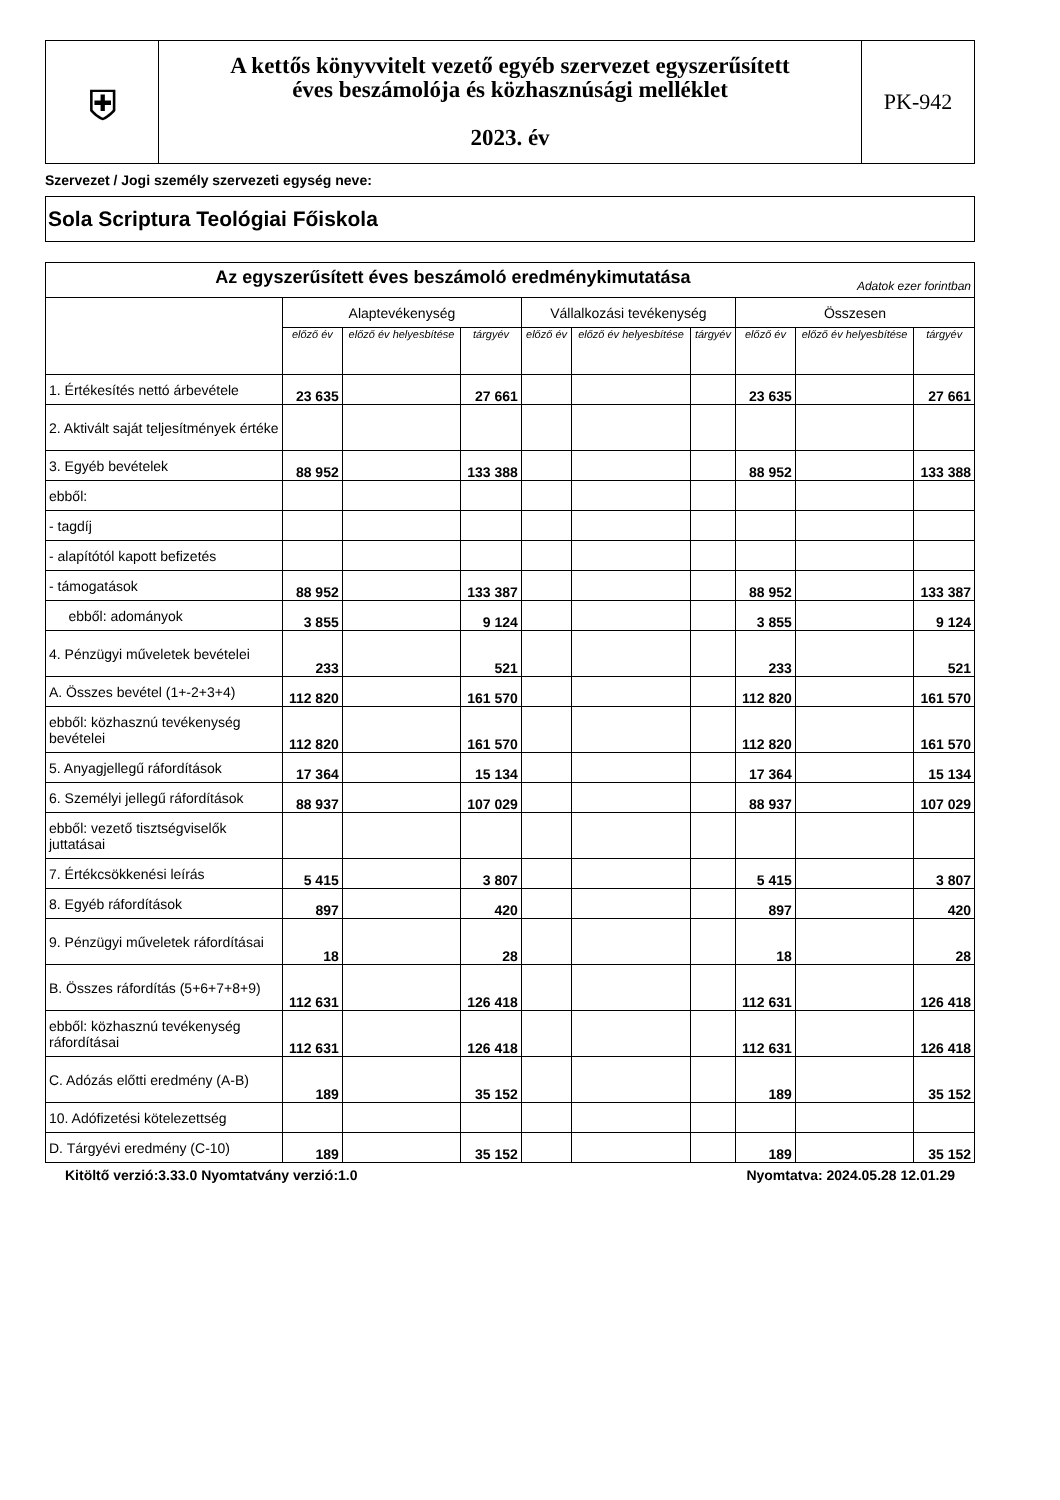| ⛨ | A kettős könyvvitelt vezető egyéb szervezet egyszerűsített éves beszámolója és közhasznúsági melléklet 2023. év | PK-942 |
Szervezet / Jogi személy szervezeti egység neve:
Sola Scriptura Teológiai Főiskola
| Az egyszerűsített éves beszámoló eredménykimutatása Adatok ezer forintban | | | | | | | | | |
| --- | --- | --- | --- | --- | --- | --- | --- | --- | --- |
| | Alaptevékenység | | | Vállalkozási tevékenység | | | Összesen | | |
| | előző év | előző év helyesbítése | tárgyév | előző év | előző év helyesbítése | tárgyév | előző év | előző év helyesbítése | tárgyév |
| 1. Értékesítés nettó árbevétele | 23 635 | | 27 661 | | | | 23 635 | | 27 661 |
| 2. Aktivált saját teljesítmények értéke | | | | | | | | | |
| 3. Egyéb bevételek | 88 952 | | 133 388 | | | | 88 952 | | 133 388 |
| ebből: | | | | | | | | | |
| - tagdíj | | | | | | | | | |
| - alapítótól kapott befizetés | | | | | | | | | |
| - támogatások | 88 952 | | 133 387 | | | | 88 952 | | 133 387 |
| ebből: adományok | 3 855 | | 9 124 | | | | 3 855 | | 9 124 |
| 4. Pénzügyi műveletek bevételei | 233 | | 521 | | | | 233 | | 521 |
| A. Összes bevétel (1+-2+3+4) | 112 820 | | 161 570 | | | | 112 820 | | 161 570 |
| ebből: közhasznú tevékenység bevételei | 112 820 | | 161 570 | | | | 112 820 | | 161 570 |
| 5. Anyagjellegű ráfordítások | 17 364 | | 15 134 | | | | 17 364 | | 15 134 |
| 6. Személyi jellegű ráfordítások | 88 937 | | 107 029 | | | | 88 937 | | 107 029 |
| ebből: vezető tisztségviselők juttatásai | | | | | | | | | |
| 7. Értékcsökkenési leírás | 5 415 | | 3 807 | | | | 5 415 | | 3 807 |
| 8. Egyéb ráfordítások | 897 | | 420 | | | | 897 | | 420 |
| 9. Pénzügyi műveletek ráfordításai | 18 | | 28 | | | | 18 | | 28 |
| B. Összes ráfordítás (5+6+7+8+9) | 112 631 | | 126 418 | | | | 112 631 | | 126 418 |
| ebből: közhasznú tevékenység ráfordításai | 112 631 | | 126 418 | | | | 112 631 | | 126 418 |
| C. Adózás előtti eredmény (A-B) | 189 | | 35 152 | | | | 189 | | 35 152 |
| 10. Adófizetési kötelezettség | | | | | | | | | |
| D. Tárgyévi eredmény (C-10) | 189 | | 35 152 | | | | 189 | | 35 152 |
Kitöltő verzió:3.33.0 Nyomtatvány verzió:1.0 Nyomtatva: 2024.05.28 12.01.29